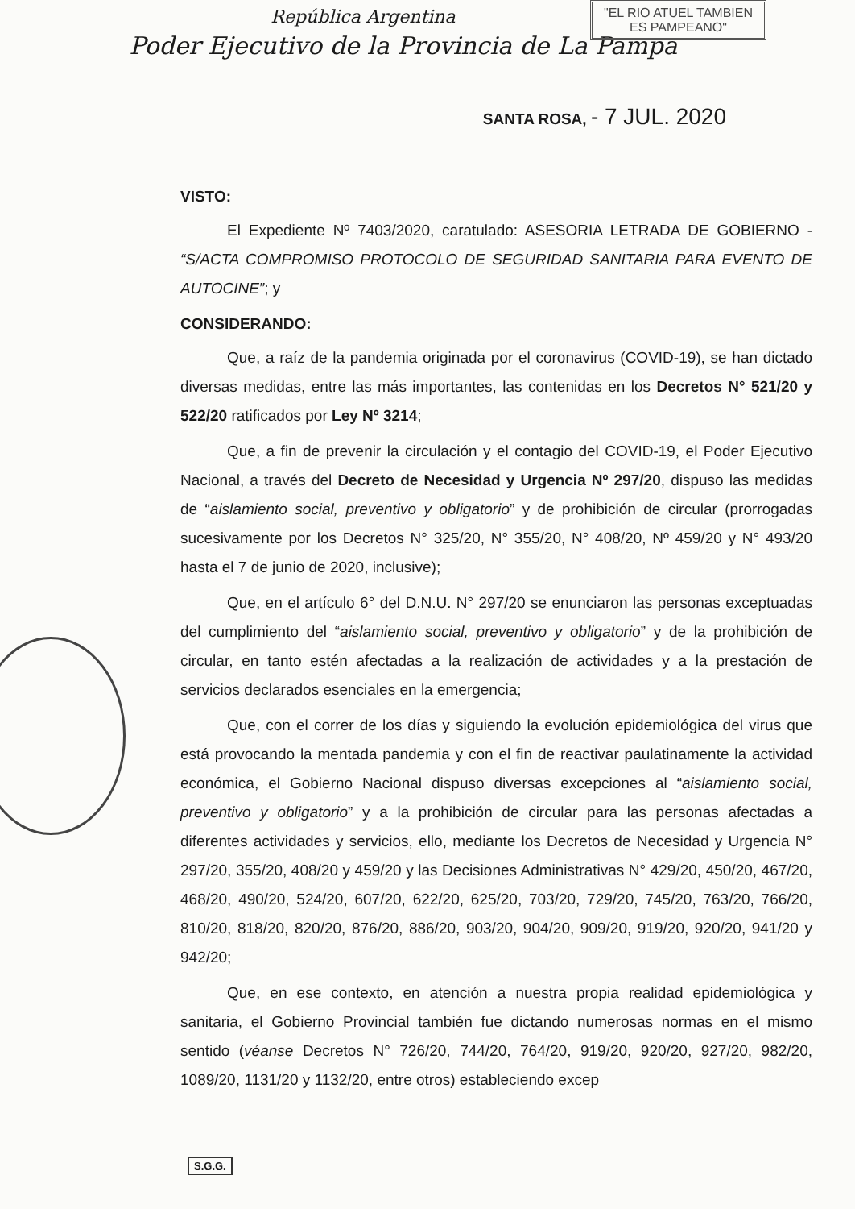República Argentina
"EL RIO ATUEL TAMBIEN
ES PAMPEANO"
Poder Ejecutivo de la Provincia de La Pampa
SANTA ROSA, - 7 JUL. 2020
VISTO:
El Expediente Nº 7403/2020, caratulado: ASESORIA LETRADA DE GOBIERNO - “S/ACTA COMPROMISO PROTOCOLO DE SEGURIDAD SANITARIA PARA EVENTO DE AUTOCINE”; y
CONSIDERANDO:
Que, a raíz de la pandemia originada por el coronavirus (COVID-19), se han dictado diversas medidas, entre las más importantes, las contenidas en los Decretos N° 521/20 y 522/20 ratificados por Ley Nº 3214;
Que, a fin de prevenir la circulación y el contagio del COVID-19, el Poder Ejecutivo Nacional, a través del Decreto de Necesidad y Urgencia Nº 297/20, dispuso las medidas de “aislamiento social, preventivo y obligatorio” y de prohibición de circular (prorrogadas sucesivamente por los Decretos N° 325/20, N° 355/20, N° 408/20, Nº 459/20 y N° 493/20 hasta el 7 de junio de 2020, inclusive);
Que, en el artículo 6° del D.N.U. N° 297/20 se enunciaron las personas exceptuadas del cumplimiento del “aislamiento social, preventivo y obligatorio” y de la prohibición de circular, en tanto estén afectadas a la realización de actividades y a la prestación de servicios declarados esenciales en la emergencia;
Que, con el correr de los días y siguiendo la evolución epidemiológica del virus que está provocando la mentada pandemia y con el fin de reactivar paulatinamente la actividad económica, el Gobierno Nacional dispuso diversas excepciones al “aislamiento social, preventivo y obligatorio” y a la prohibición de circular para las personas afectadas a diferentes actividades y servicios, ello, mediante los Decretos de Necesidad y Urgencia N° 297/20, 355/20, 408/20 y 459/20 y las Decisiones Administrativas N° 429/20, 450/20, 467/20, 468/20, 490/20, 524/20, 607/20, 622/20, 625/20, 703/20, 729/20, 745/20, 763/20, 766/20, 810/20, 818/20, 820/20, 876/20, 886/20, 903/20, 904/20, 909/20, 919/20, 920/20, 941/20 y 942/20;
Que, en ese contexto, en atención a nuestra propia realidad epidemiológica y sanitaria, el Gobierno Provincial también fue dictando numerosas normas en el mismo sentido (véanse Decretos N° 726/20, 744/20, 764/20, 919/20, 920/20, 927/20, 982/20, 1089/20, 1131/20 y 1132/20, entre otros) estableciendo excep
S.G.G.